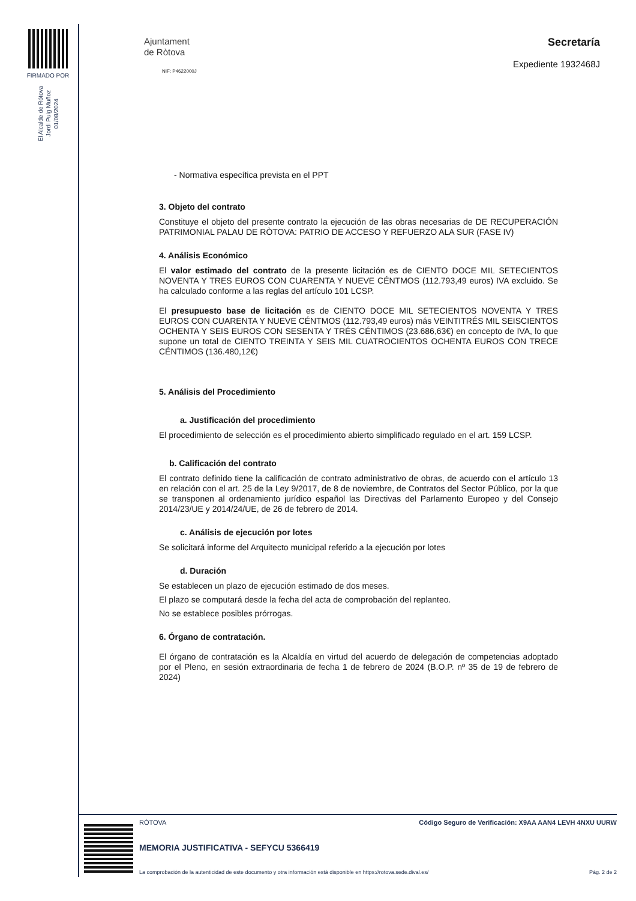FIRMADO POR
El Alcalde de Rótova
Jordi Puig Muñoz
01/08/2024
Ajuntament
de Ròtova
NIF: P4622000J
Secretaría
Expediente 1932468J
- Normativa específica prevista en el PPT
3. Objeto del contrato
Constituye el objeto del presente contrato la ejecución de las obras necesarias de DE RECUPERACIÓN PATRIMONIAL PALAU DE RÒTOVA: PATRIO DE ACCESO Y REFUERZO ALA SUR (FASE IV)
4. Análisis Económico
El valor estimado del contrato de la presente licitación es de CIENTO DOCE MIL SETECIENTOS NOVENTA Y TRES EUROS CON CUARENTA Y NUEVE CÉNTMOS (112.793,49 euros) IVA excluido. Se ha calculado conforme a las reglas del artículo 101 LCSP.
El presupuesto base de licitación es de CIENTO DOCE MIL SETECIENTOS NOVENTA Y TRES EUROS CON CUARENTA Y NUEVE CÉNTMOS (112.793,49 euros) más VEINTITRÉS MIL SEISCIENTOS OCHENTA Y SEIS EUROS CON SESENTA Y TRÉS CÉNTIMOS (23.686,63€) en concepto de IVA, lo que supone un total de CIENTO TREINTA Y SEIS MIL CUATROCIENTOS OCHENTA EUROS CON TRECE CÉNTIMOS (136.480,12€)
5. Análisis del Procedimiento
a. Justificación del procedimiento
El procedimiento de selección es el procedimiento abierto simplificado regulado en el art. 159 LCSP.
b. Calificación del contrato
El contrato definido tiene la calificación de contrato administrativo de obras, de acuerdo con el artículo 13 en relación con el art. 25 de la Ley 9/2017, de 8 de noviembre, de Contratos del Sector Público, por la que se transponen al ordenamiento jurídico español las Directivas del Parlamento Europeo y del Consejo 2014/23/UE y 2014/24/UE, de 26 de febrero de 2014.
c. Análisis de ejecución por lotes
Se solicitará informe del Arquitecto municipal referido a la ejecución por lotes
d. Duración
Se establecen un plazo de ejecución estimado de dos meses.
El plazo se computará desde la fecha del acta de comprobación del replanteo.
No se establece posibles prórrogas.
6. Órgano de contratación.
El órgano de contratación es la Alcaldía en virtud del acuerdo de delegación de competencias adoptado por el Pleno, en sesión extraordinaria de fecha 1 de febrero de 2024 (B.O.P. nº 35 de 19 de febrero de 2024)
RÒTOVA Código Seguro de Verificación: X9AA AAN4 LEVH 4NXU UURW
MEMORIA JUSTIFICATIVA - SEFYCU 5366419
La comprobación de la autenticidad de este documento y otra información está disponible en https://rotova.sede.dival.es/ Pág. 2 de 2